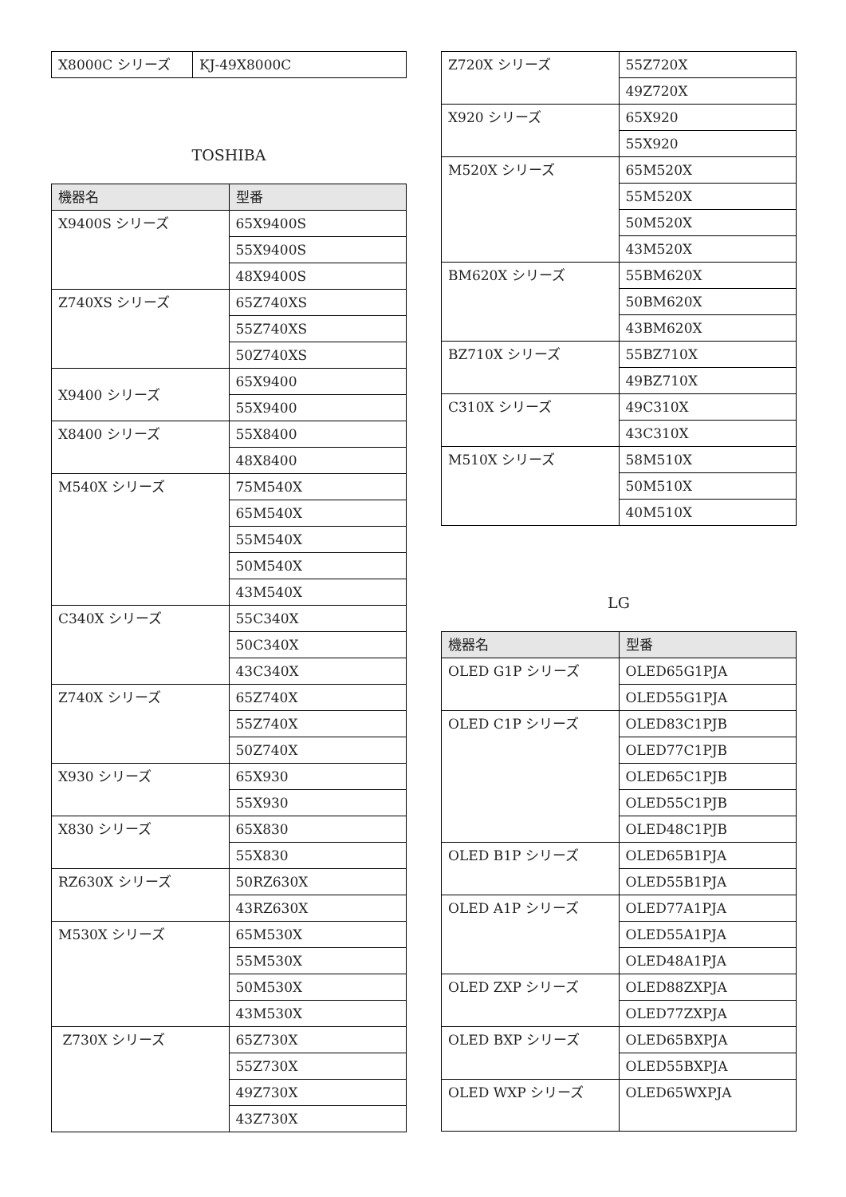| X8000C シリーズ | KJ-49X8000C |
TOSHIBA
| 機器名 | 型番 |
| --- | --- |
| X9400S シリーズ | 65X9400S |
| | 55X9400S |
| | 48X9400S |
| Z740XS シリーズ | 65Z740XS |
| | 55Z740XS |
| | 50Z740XS |
| X9400 シリーズ | 65X9400 |
| | 55X9400 |
| X8400 シリーズ | 55X8400 |
| | 48X8400 |
| M540X シリーズ | 75M540X |
| | 65M540X |
| | 55M540X |
| | 50M540X |
| | 43M540X |
| C340X シリーズ | 55C340X |
| | 50C340X |
| | 43C340X |
| Z740X シリーズ | 65Z740X |
| | 55Z740X |
| | 50Z740X |
| X930 シリーズ | 65X930 |
| | 55X930 |
| X830 シリーズ | 65X830 |
| | 55X830 |
| RZ630X シリーズ | 50RZ630X |
| | 43RZ630X |
| M530X シリーズ | 65M530X |
| | 55M530X |
| | 50M530X |
| | 43M530X |
| Z730X シリーズ | 65Z730X |
| | 55Z730X |
| | 49Z730X |
| | 43Z730X |
| Z720X シリーズ | 55Z720X |
| | 49Z720X |
| X920 シリーズ | 65X920 |
| | 55X920 |
| M520X シリーズ | 65M520X |
| | 55M520X |
| | 50M520X |
| | 43M520X |
| BM620X シリーズ | 55BM620X |
| | 50BM620X |
| | 43BM620X |
| BZ710X シリーズ | 55BZ710X |
| | 49BZ710X |
| C310X シリーズ | 49C310X |
| | 43C310X |
| M510X シリーズ | 58M510X |
| | 50M510X |
| | 40M510X |
LG
| 機器名 | 型番 |
| --- | --- |
| OLED G1P シリーズ | OLED65G1PJA |
| | OLED55G1PJA |
| OLED C1P シリーズ | OLED83C1PJB |
| | OLED77C1PJB |
| | OLED65C1PJB |
| | OLED55C1PJB |
| | OLED48C1PJB |
| OLED B1P シリーズ | OLED65B1PJA |
| | OLED55B1PJA |
| OLED A1P シリーズ | OLED77A1PJA |
| | OLED55A1PJA |
| | OLED48A1PJA |
| OLED ZXP シリーズ | OLED88ZXPJA |
| | OLED77ZXPJA |
| OLED BXP シリーズ | OLED65BXPJA |
| | OLED55BXPJA |
| OLED WXP シリーズ | OLED65WXPJA |